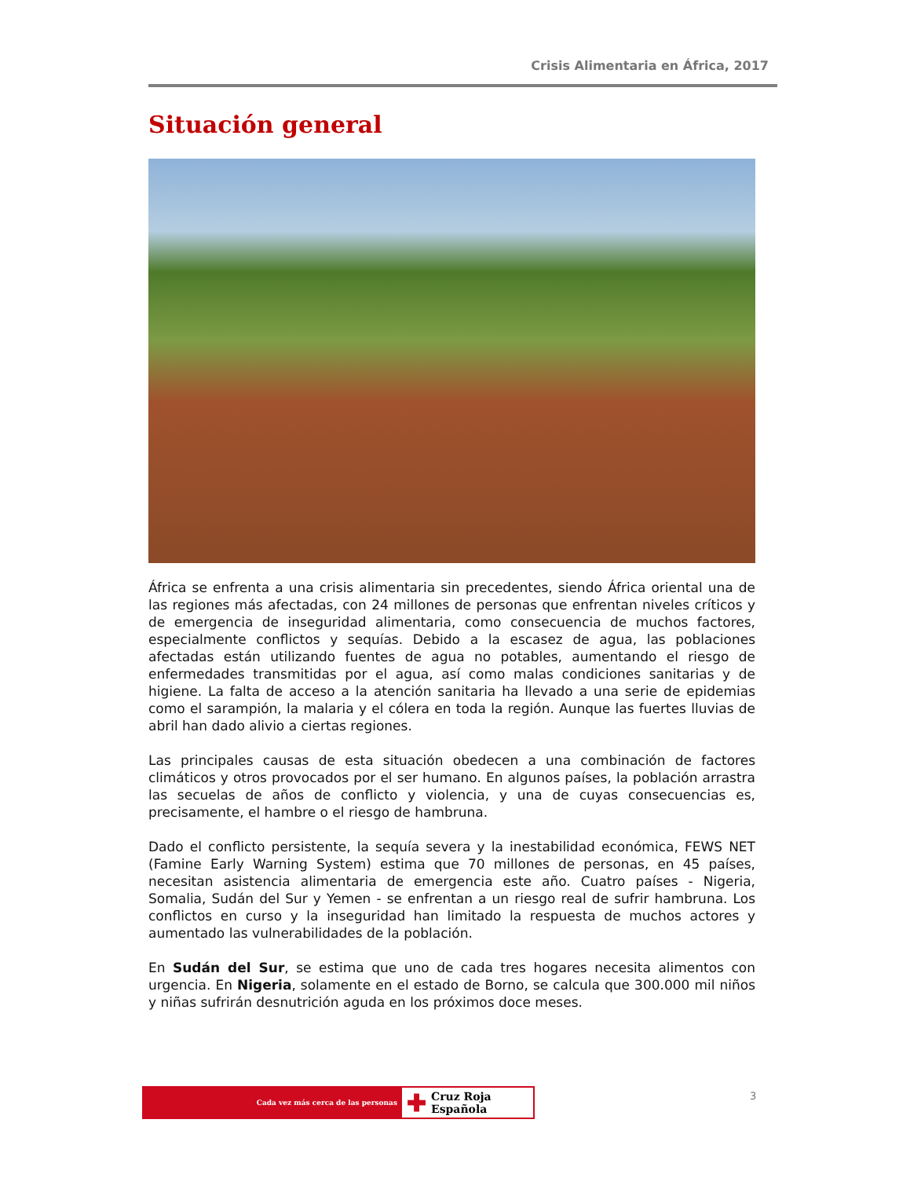Crisis Alimentaria en África, 2017
Situación general
África se enfrenta a una crisis alimentaria sin precedentes, siendo África oriental una de las regiones más afectadas, con 24 millones de personas que enfrentan niveles críticos y de emergencia de inseguridad alimentaria, como consecuencia de muchos factores, especialmente conflictos y sequías. Debido a la escasez de agua, las poblaciones afectadas están utilizando fuentes de agua no potables, aumentando el riesgo de enfermedades transmitidas por el agua, así como malas condiciones sanitarias y de higiene. La falta de acceso a la atención sanitaria ha llevado a una serie de epidemias como el sarampión, la malaria y el cólera en toda la región. Aunque las fuertes lluvias de abril han dado alivio a ciertas regiones.
Las principales causas de esta situación obedecen a una combinación de factores climáticos y otros provocados por el ser humano. En algunos países, la población arrastra las secuelas de años de conflicto y violencia, y una de cuyas consecuencias es, precisamente, el hambre o el riesgo de hambruna.
Dado el conflicto persistente, la sequía severa y la inestabilidad económica, FEWS NET (Famine Early Warning System) estima que 70 millones de personas, en 45 países, necesitan asistencia alimentaria de emergencia este año. Cuatro países - Nigeria, Somalia, Sudán del Sur y Yemen - se enfrentan a un riesgo real de sufrir hambruna. Los conflictos en curso y la inseguridad han limitado la respuesta de muchos actores y aumentado las vulnerabilidades de la población.
En Sudán del Sur, se estima que uno de cada tres hogares necesita alimentos con urgencia. En Nigeria, solamente en el estado de Borno, se calcula que 300.000 mil niños y niñas sufrirán desnutrición aguda en los próximos doce meses.
Cada vez más cerca de las personas
✚ Cruz Roja Española
3